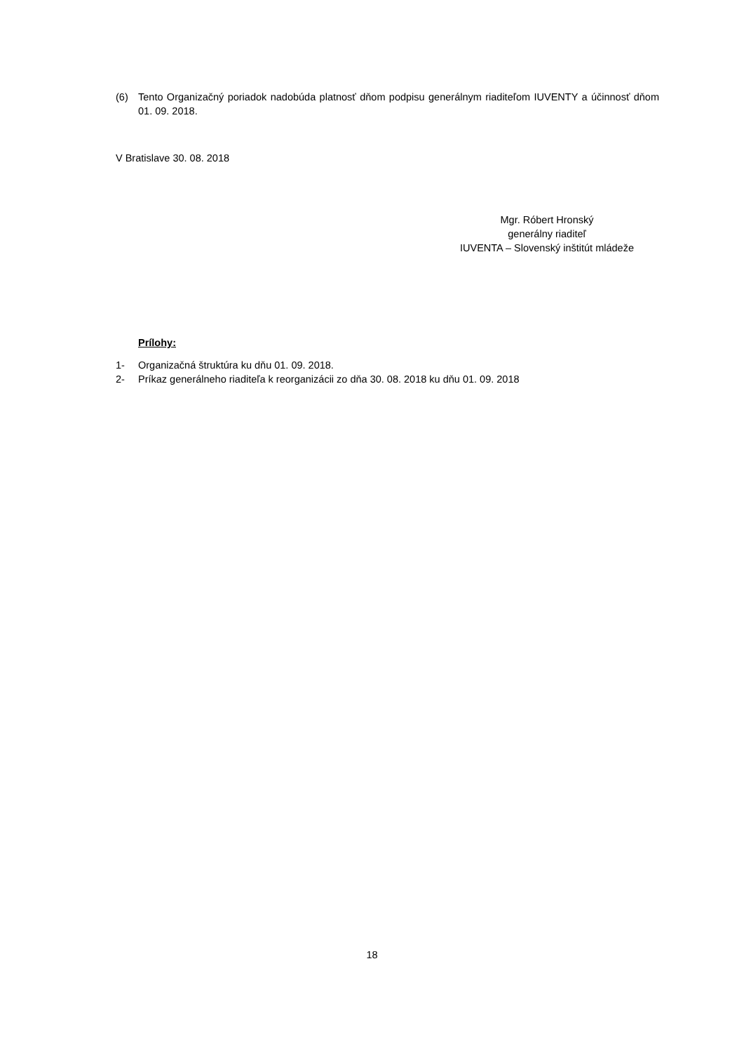(6) Tento Organizačný poriadok nadobúda platnosť dňom podpisu generálnym riaditeľom IUVENTY a účinnosť dňom 01. 09. 2018.
V Bratislave 30. 08. 2018
Mgr. Róbert Hronský
generálny riaditeľ
IUVENTA – Slovenský inštitút mládeže
Prílohy:
1- Organizačná štruktúra ku dňu 01. 09. 2018.
2- Príkaz generálneho riaditeľa k reorganizácii zo dňa 30. 08. 2018 ku dňu 01. 09. 2018
18